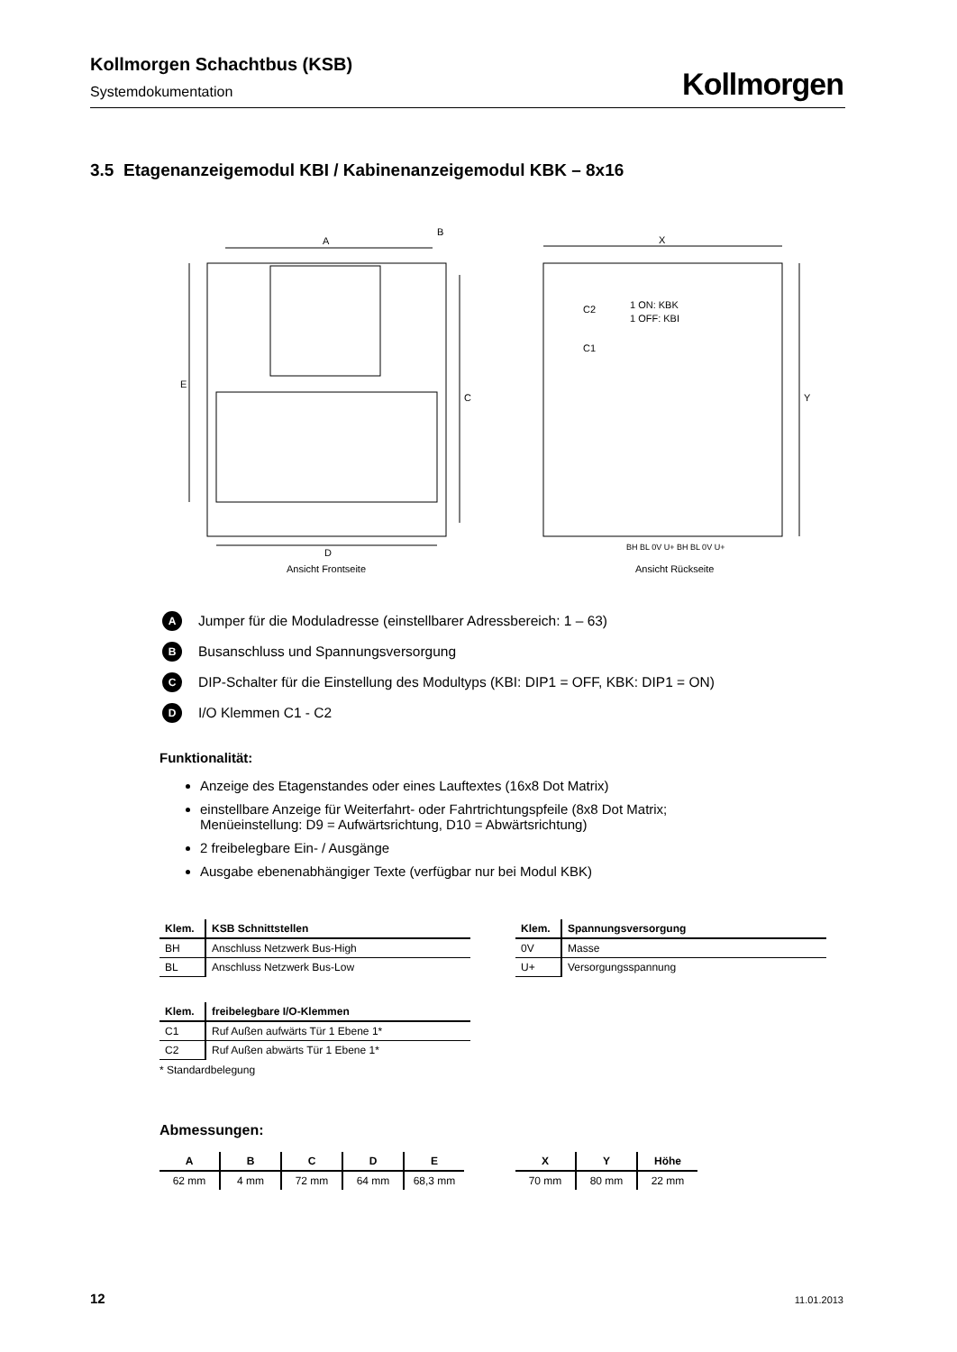Kollmorgen Schachtbus (KSB)
Systemdokumentation
Kollmorgen
3.5 Etagenanzeigemodul KBI / Kabinenanzeigemodul KBK – 8x16
A
B
E
C
D
Ansicht Frontseite
X
Y
C2
C1
1 ON: KBK
1 OFF: KBI
BH BL 0V U+ BH BL 0V U+
Ansicht Rückseite
A Jumper für die Moduladresse (einstellbarer Adressbereich: 1 – 63)
B Busanschluss und Spannungsversorgung
C DIP-Schalter für die Einstellung des Modultyps (KBI: DIP1 = OFF, KBK: DIP1 = ON)
D I/O Klemmen C1 - C2
Funktionalität:
Anzeige des Etagenstandes oder eines Lauftextes (16x8 Dot Matrix)
einstellbare Anzeige für Weiterfahrt- oder Fahrtrichtungspfeile (8x8 Dot Matrix; Menüeinstellung: D9 = Aufwärtsrichtung, D10 = Abwärtsrichtung)
2 freibelegbare Ein- / Ausgänge
Ausgabe ebenenabhängiger Texte (verfügbar nur bei Modul KBK)
| Klem. | KSB Schnittstellen |
| --- | --- |
| BH | Anschluss Netzwerk Bus-High |
| BL | Anschluss Netzwerk Bus-Low |
| Klem. | Spannungsversorgung |
| --- | --- |
| 0V | Masse |
| U+ | Versorgungsspannung |
| Klem. | freibelegbare I/O-Klemmen |
| --- | --- |
| C1 | Ruf Außen aufwärts Tür 1 Ebene 1* |
| C2 | Ruf Außen abwärts Tür 1 Ebene 1* |
* Standardbelegung
Abmessungen:
| A | B | C | D | E |
| --- | --- | --- | --- | --- |
| 62 mm | 4 mm | 72 mm | 64 mm | 68,3 mm |
| X | Y | Höhe |
| --- | --- | --- |
| 70 mm | 80 mm | 22 mm |
12 11.01.2013